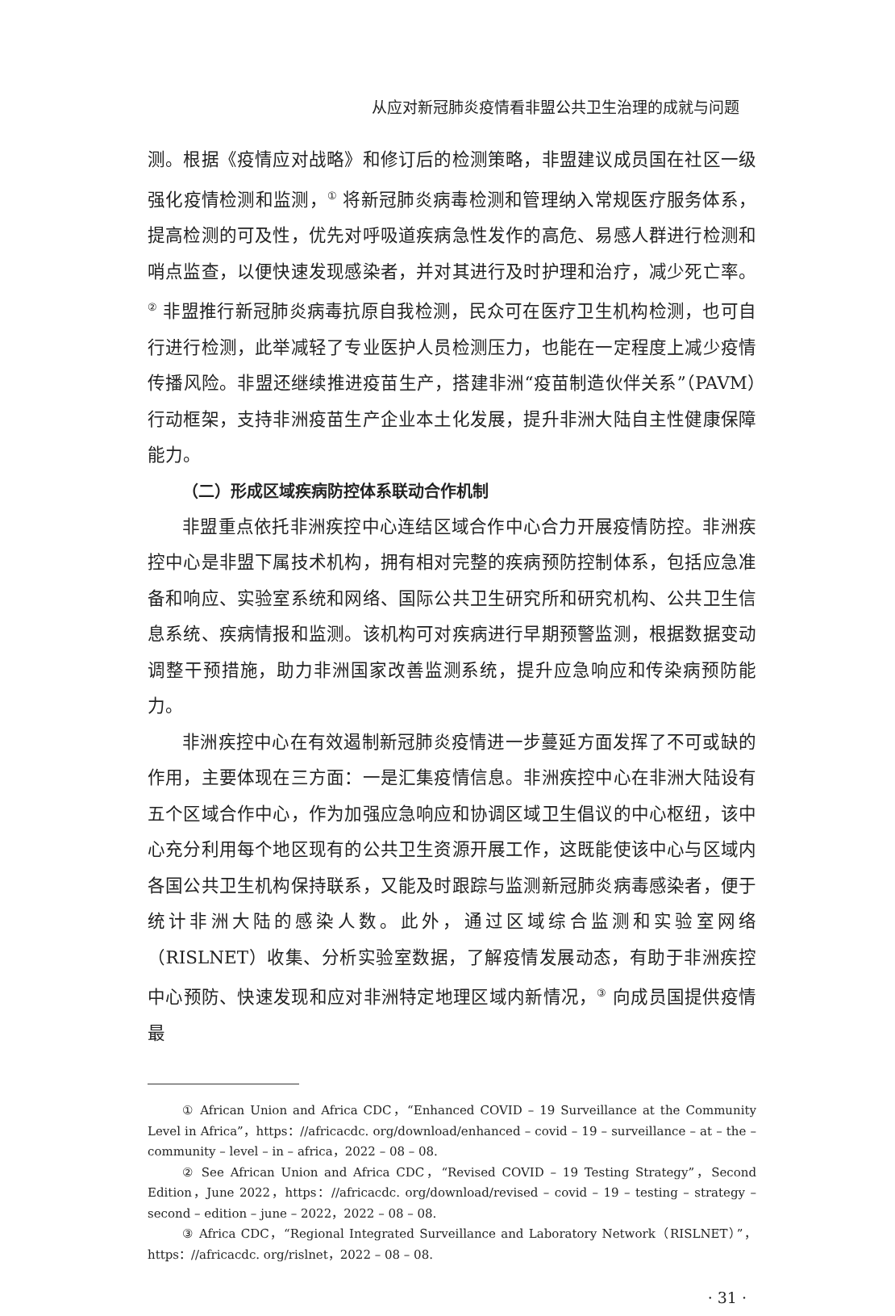从应对新冠肺炎疫情看非盟公共卫生治理的成就与问题
测。根据《疫情应对战略》和修订后的检测策略，非盟建议成员国在社区一级强化疫情检测和监测，<sup>①</sup> 将新冠肺炎病毒检测和管理纳入常规医疗服务体系，提高检测的可及性，优先对呼吸道疾病急性发作的高危、易感人群进行检测和哨点监查，以便快速发现感染者，并对其进行及时护理和治疗，减少死亡率。<sup>②</sup> 非盟推行新冠肺炎病毒抗原自我检测，民众可在医疗卫生机构检测，也可自行进行检测，此举减轻了专业医护人员检测压力，也能在一定程度上减少疫情传播风险。非盟还继续推进疫苗生产，搭建非洲“疫苗制造伙伴关系”（PAVM）行动框架，支持非洲疫苗生产企业本土化发展，提升非洲大陆自主性健康保障能力。
（二）形成区域疾病防控体系联动合作机制
非盟重点依托非洲疾控中心连结区域合作中心合力开展疫情防控。非洲疾控中心是非盟下属技术机构，拥有相对完整的疾病预防控制体系，包括应急准备和响应、实验室系统和网络、国际公共卫生研究所和研究机构、公共卫生信息系统、疾病情报和监测。该机构可对疾病进行早期预警监测，根据数据变动调整干预措施，助力非洲国家改善监测系统，提升应急响应和传染病预防能力。
非洲疾控中心在有效遏制新冠肺炎疫情进一步蔓延方面发挥了不可或缺的作用，主要体现在三方面：一是汇集疫情信息。非洲疾控中心在非洲大陆设有五个区域合作中心，作为加强应急响应和协调区域卫生倡议的中心枢纽，该中心充分利用每个地区现有的公共卫生资源开展工作，这既能使该中心与区域内各国公共卫生机构保持联系，又能及时跟踪与监测新冠肺炎病毒感染者，便于统计非洲大陆的感染人数。此外，通过区域综合监测和实验室网络（RISLNET）收集、分析实验室数据，了解疫情发展动态，有助于非洲疾控中心预防、快速发现和应对非洲特定地理区域内新情况，<sup>③</sup> 向成员国提供疫情最
① African Union and Africa CDC，“Enhanced COVID – 19 Surveillance at the Community Level in Africa”，https：//africacdc. org/download/enhanced – covid – 19 – surveillance – at – the – community – level – in – africa，2022 – 08 – 08.
② See African Union and Africa CDC，“Revised COVID – 19 Testing Strategy”，Second Edition，June 2022，https：//africacdc. org/download/revised – covid – 19 – testing – strategy – second – edition – june – 2022，2022 – 08 – 08.
③ Africa CDC，“Regional Integrated Surveillance and Laboratory Network（RISLNET）”，https：//africacdc. org/rislnet，2022 – 08 – 08.
· 31 ·